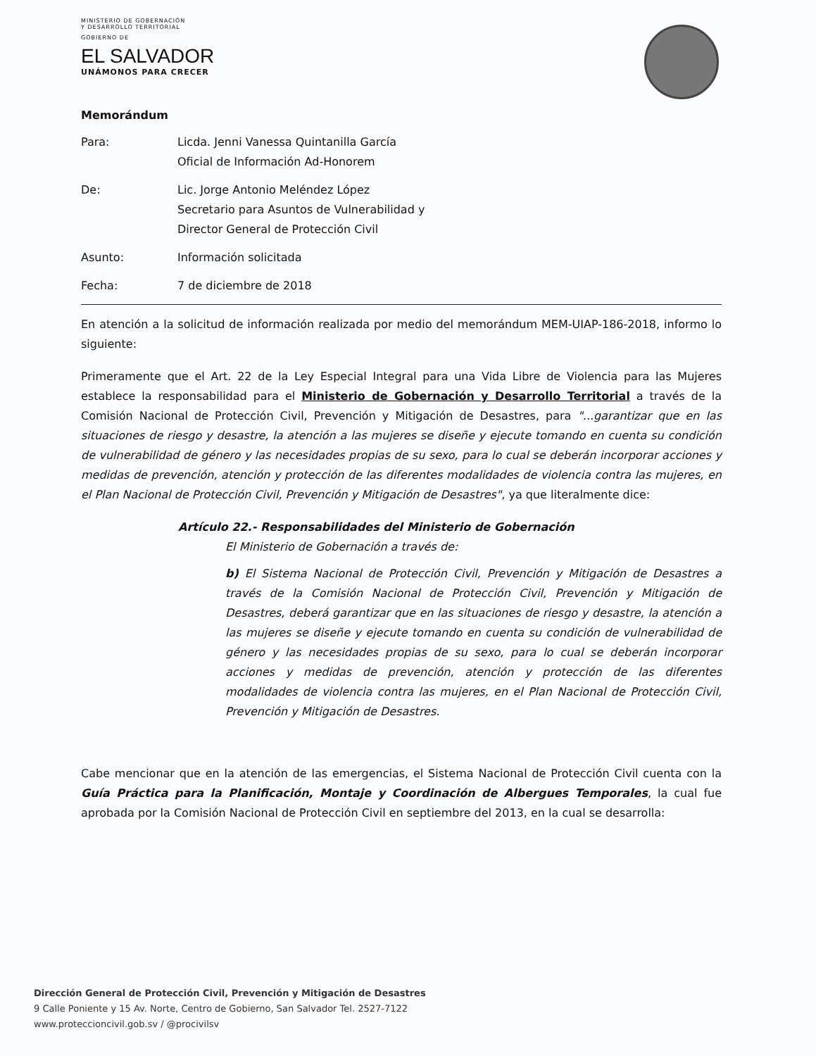MINISTERIO DE GOBERNACIÓN
Y DESARROLLO TERRITORIAL
GOBIERNO DE
EL SALVADOR
UNÁMONOS PARA CRECER
Memorándum
Para: Licda. Jenni Vanessa Quintanilla García
Oficial de Información Ad-Honorem
De: Lic. Jorge Antonio Meléndez López
Secretario para Asuntos de Vulnerabilidad y
Director General de Protección Civil
Asunto: Información solicitada
Fecha: 7 de diciembre de 2018
En atención a la solicitud de información realizada por medio del memorándum MEM-UIAP-186-2018, informo lo siguiente:
Primeramente que el Art. 22 de la Ley Especial Integral para una Vida Libre de Violencia para las Mujeres establece la responsabilidad para el Ministerio de Gobernación y Desarrollo Territorial a través de la Comisión Nacional de Protección Civil, Prevención y Mitigación de Desastres, para "...garantizar que en las situaciones de riesgo y desastre, la atención a las mujeres se diseñe y ejecute tomando en cuenta su condición de vulnerabilidad de género y las necesidades propias de su sexo, para lo cual se deberán incorporar acciones y medidas de prevención, atención y protección de las diferentes modalidades de violencia contra las mujeres, en el Plan Nacional de Protección Civil, Prevención y Mitigación de Desastres", ya que literalmente dice:
Artículo 22.- Responsabilidades del Ministerio de Gobernación
El Ministerio de Gobernación a través de:
b) El Sistema Nacional de Protección Civil, Prevención y Mitigación de Desastres a través de la Comisión Nacional de Protección Civil, Prevención y Mitigación de Desastres, deberá garantizar que en las situaciones de riesgo y desastre, la atención a las mujeres se diseñe y ejecute tomando en cuenta su condición de vulnerabilidad de género y las necesidades propias de su sexo, para lo cual se deberán incorporar acciones y medidas de prevención, atención y protección de las diferentes modalidades de violencia contra las mujeres, en el Plan Nacional de Protección Civil, Prevención y Mitigación de Desastres.
Cabe mencionar que en la atención de las emergencias, el Sistema Nacional de Protección Civil cuenta con la Guía Práctica para la Planificación, Montaje y Coordinación de Albergues Temporales, la cual fue aprobada por la Comisión Nacional de Protección Civil en septiembre del 2013, en la cual se desarrolla:
Dirección General de Protección Civil, Prevención y Mitigación de Desastres
9 Calle Poniente y 15 Av. Norte, Centro de Gobierno, San Salvador Tel. 2527-7122
www.proteccioncivil.gob.sv / @procivilsv